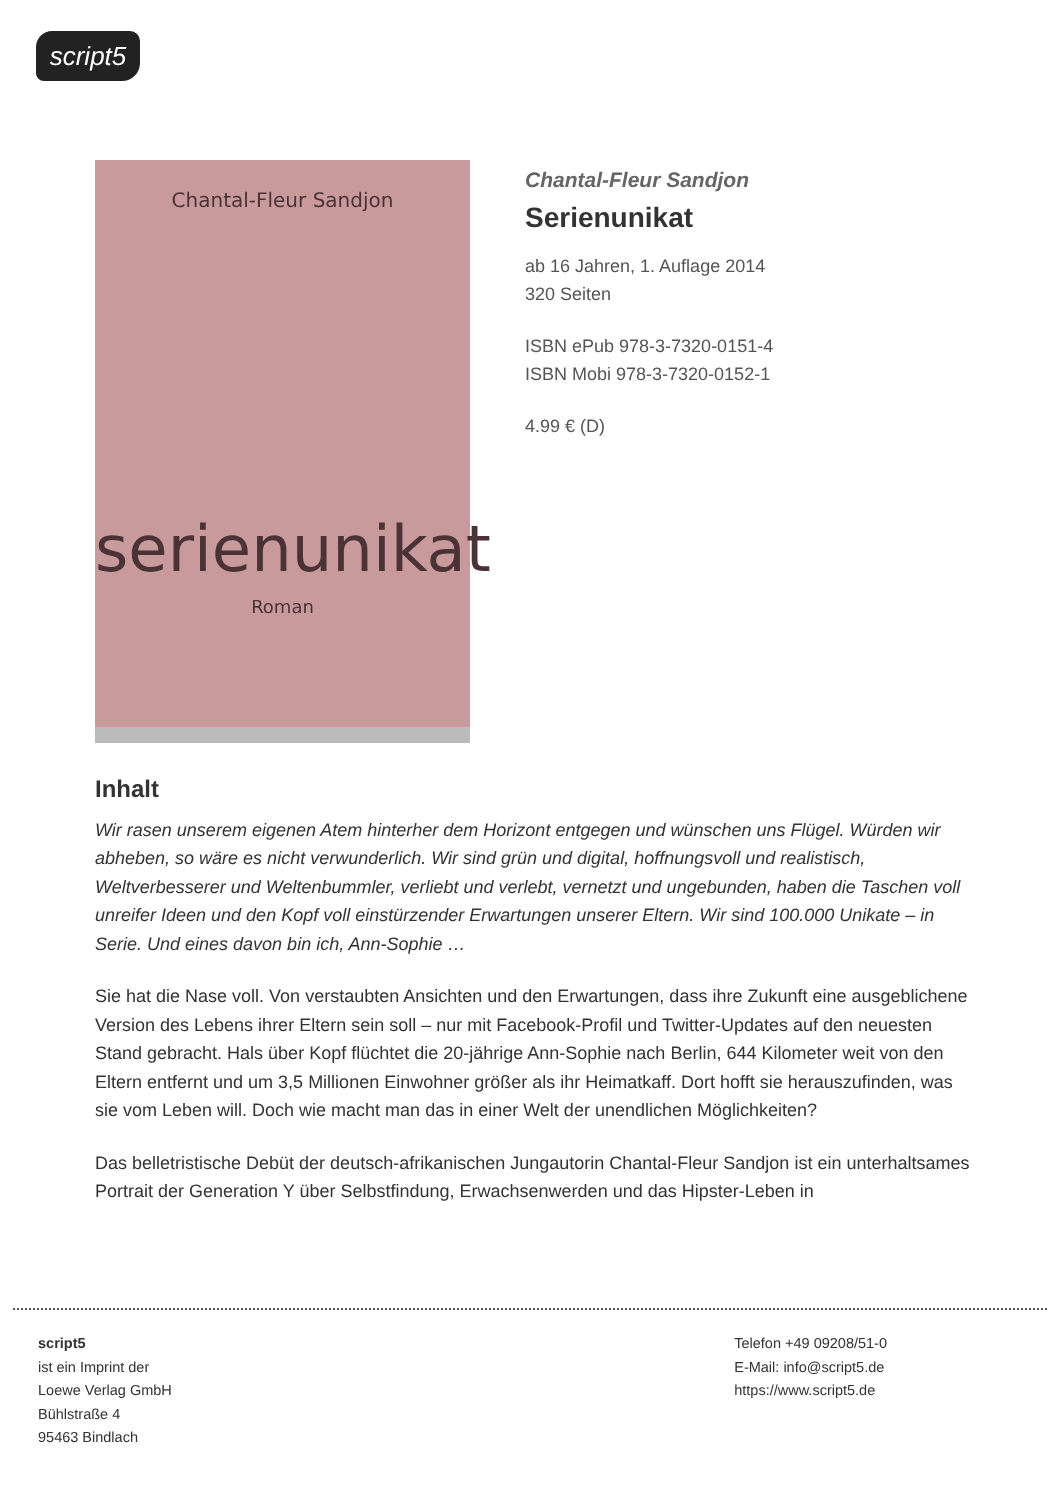script5
Chantal-Fleur Sandjon
serienunikat
Roman
Chantal-Fleur Sandjon
Serienunikat
ab 16 Jahren, 1. Auflage 2014
320 Seiten
ISBN ePub 978-3-7320-0151-4
ISBN Mobi 978-3-7320-0152-1
4.99 € (D)
Inhalt
Wir rasen unserem eigenen Atem hinterher dem Horizont entgegen und wünschen uns Flügel. Würden wir abheben, so wäre es nicht verwunderlich. Wir sind grün und digital, hoffnungsvoll und realistisch, Weltverbesserer und Weltenbummler, verliebt und verlebt, vernetzt und ungebunden, haben die Taschen voll unreifer Ideen und den Kopf voll einstürzender Erwartungen unserer Eltern. Wir sind 100.000 Unikate – in Serie. Und eines davon bin ich, Ann-Sophie …
Sie hat die Nase voll. Von verstaubten Ansichten und den Erwartungen, dass ihre Zukunft eine ausgeblichene Version des Lebens ihrer Eltern sein soll – nur mit Facebook-Profil und Twitter-Updates auf den neuesten Stand gebracht. Hals über Kopf flüchtet die 20-jährige Ann-Sophie nach Berlin, 644 Kilometer weit von den Eltern entfernt und um 3,5 Millionen Einwohner größer als ihr Heimatkaff. Dort hofft sie herauszufinden, was sie vom Leben will. Doch wie macht man das in einer Welt der unendlichen Möglichkeiten?
Das belletristische Debüt der deutsch-afrikanischen Jungautorin Chantal-Fleur Sandjon ist ein unterhaltsames Portrait der Generation Y über Selbstfindung, Erwachsenwerden und das Hipster-Leben in
script5
ist ein Imprint der
Loewe Verlag GmbH
Bühlstraße 4
95463 Bindlach
Telefon +49 09208/51-0
E-Mail: info@script5.de
https://www.script5.de